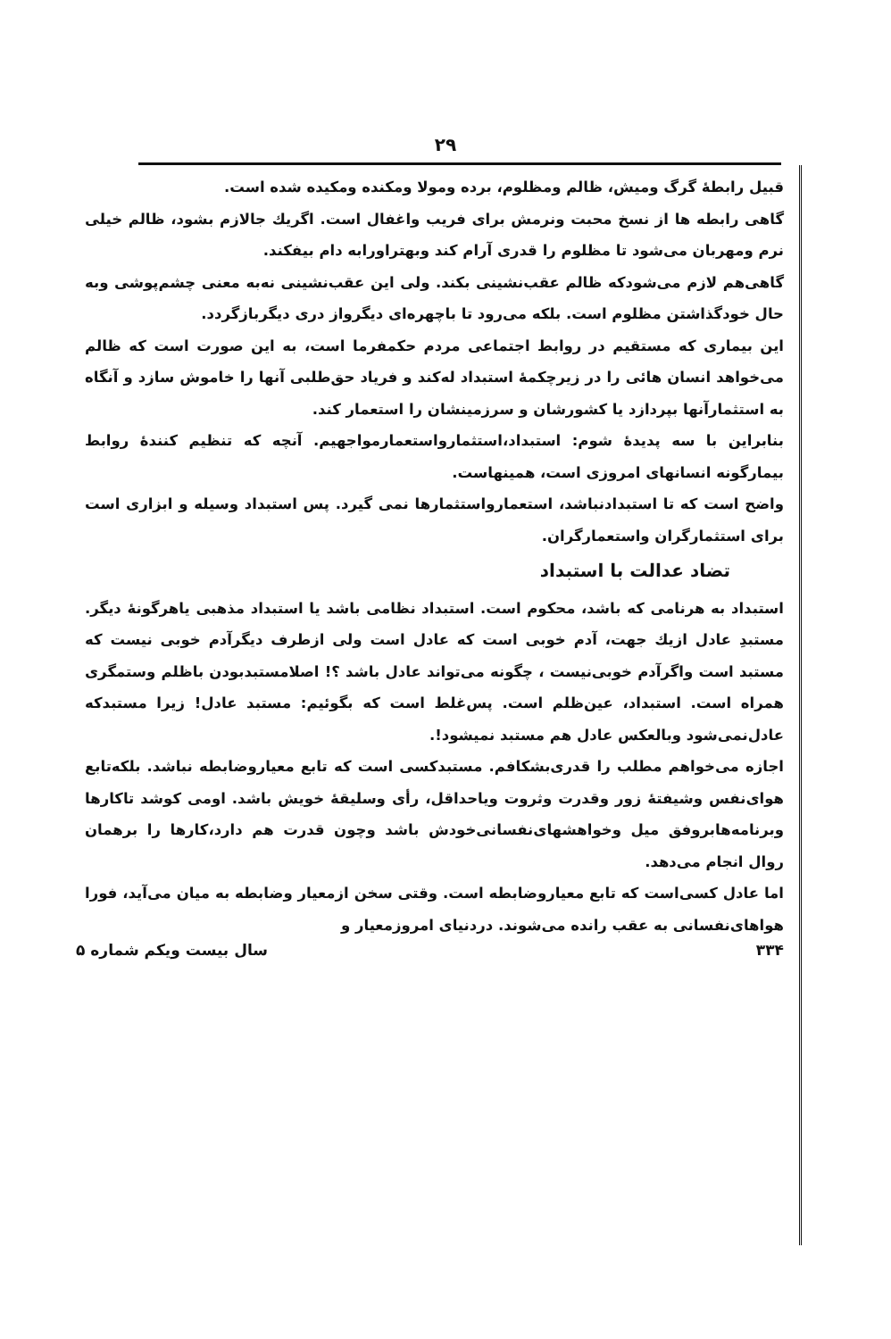۲۹
قبیل رابطهٔ گرگ ومیش، ظالم ومظلوم، برده ومولا ومکنده ومکیده شده است.
گاهی رابطه ها از نسخ محبت ونرمش برای فریب واغفال است. اگریك جالازم بشود، ظالم خیلی نرم ومهربان می‌شود تا مظلوم را قدری آرام کند وبهتراورابه دام بیفکند.
گاهی‌هم لازم می‌شودکه ظالم عقب‌نشینی بکند. ولی این عقب‌نشینی نه‌به معنی چشم‌پوشی وبه حال خودگذاشتن مظلوم است. بلکه می‌رود تا باچهره‌ای دیگرواز دری دیگربازگردد.
این بیماری که مستقیم در روابط اجتماعی مردم حکمفرما است، به این صورت است که ظالم می‌خواهد انسان هائی را در زیرچکمهٔ استبداد له‌کند و فریاد حق‌طلبی آنها را خاموش سازد و آنگاه به استثمارآنها بپردازد یا کشورشان و سرزمینشان را استعمار کند.
بنابراین با سه پدیدهٔ شوم: استبداد،استثمارواستعمارمواجهیم. آنچه که تنظیم کنندهٔ روابط بیمارگونه انسانهای امروزی است، همینهاست.
واضح است که تا استبدادنباشد، استعمارواستثمارها نمی گیرد. پس استبداد وسیله و ابزاری است برای استثمارگران واستعمارگران.
تضاد عدالت با استبداد
استبداد به هرنامی که باشد، محکوم است. استبداد نظامی باشد یا استبداد مذهبی یاهرگونهٔ دیگر. مستبدِ عادل ازیك جهت، آدم خوبی است که عادل است ولی ازطرف دیگرآدم خوبی نیست که مستبد است واگرآدم خوبی‌نیست ، چگونه می‌تواند عادل باشد ؟! اصلامستبدبودن باظلم وستمگری همراه است. استبداد، عین‌ظلم است. پس‌غلط است که بگوئیم: مستبد عادل! زیرا مستبدکه عادل‌نمی‌شود وبالعکس عادل هم مستبد نمیشود!.
اجازه می‌خواهم مطلب را قدری‌بشکافم. مستبدکسی است که تابع معیاروضابطه نباشد. بلکه‌تابع هوای‌نفس وشیفتهٔ زور وقدرت وثروت ویاحداقل، رأی وسلیقهٔ خویش باشد. اومی کوشد تاکارها وبرنامه‌هابروفق میل وخواهشهای‌نفسانی‌خودش باشد وچون قدرت هم دارد،کارها را برهمان روال انجام می‌دهد.
اما عادل کسی‌است که تابع معیاروضابطه است. وقتی سخن ازمعیار وضابطه به میان می‌آید، فورا هواهای‌نفسانی به عقب رانده می‌شوند. دردنیای امروزمعیار و
۳۳۴ سال بیست ویکم شماره ۵